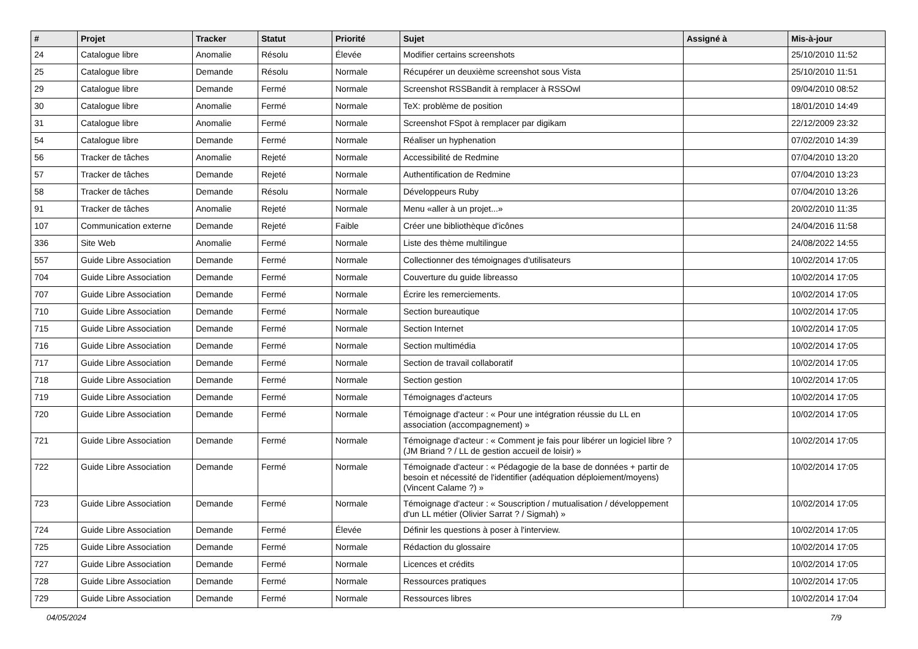| # | Projet | Tracker | Statut | Priorité | Sujet | Assigné à | Mis-à-jour |
| --- | --- | --- | --- | --- | --- | --- | --- |
| 24 | Catalogue libre | Anomalie | Résolu | Élevée | Modifier certains screenshots | | 25/10/2010 11:52 |
| 25 | Catalogue libre | Demande | Résolu | Normale | Récupérer un deuxième screenshot sous Vista | | 25/10/2010 11:51 |
| 29 | Catalogue libre | Demande | Fermé | Normale | Screenshot RSSBandit à remplacer à RSSOwl | | 09/04/2010 08:52 |
| 30 | Catalogue libre | Anomalie | Fermé | Normale | TeX: problème de position | | 18/01/2010 14:49 |
| 31 | Catalogue libre | Anomalie | Fermé | Normale | Screenshot FSpot à remplacer par digikam | | 22/12/2009 23:32 |
| 54 | Catalogue libre | Demande | Fermé | Normale | Réaliser un hyphenation | | 07/02/2010 14:39 |
| 56 | Tracker de tâches | Anomalie | Rejeté | Normale | Accessibilité de Redmine | | 07/04/2010 13:20 |
| 57 | Tracker de tâches | Demande | Rejeté | Normale | Authentification de Redmine | | 07/04/2010 13:23 |
| 58 | Tracker de tâches | Demande | Résolu | Normale | Développeurs Ruby | | 07/04/2010 13:26 |
| 91 | Tracker de tâches | Anomalie | Rejeté | Normale | Menu «aller à un projet...» | | 20/02/2010 11:35 |
| 107 | Communication externe | Demande | Rejeté | Faible | Créer une bibliothèque d'icônes | | 24/04/2016 11:58 |
| 336 | Site Web | Anomalie | Fermé | Normale | Liste des thème multilingue | | 24/08/2022 14:55 |
| 557 | Guide Libre Association | Demande | Fermé | Normale | Collectionner des témoignages d'utilisateurs | | 10/02/2014 17:05 |
| 704 | Guide Libre Association | Demande | Fermé | Normale | Couverture du guide libreasso | | 10/02/2014 17:05 |
| 707 | Guide Libre Association | Demande | Fermé | Normale | Écrire les remerciements. | | 10/02/2014 17:05 |
| 710 | Guide Libre Association | Demande | Fermé | Normale | Section bureautique | | 10/02/2014 17:05 |
| 715 | Guide Libre Association | Demande | Fermé | Normale | Section Internet | | 10/02/2014 17:05 |
| 716 | Guide Libre Association | Demande | Fermé | Normale | Section multimédia | | 10/02/2014 17:05 |
| 717 | Guide Libre Association | Demande | Fermé | Normale | Section de travail collaboratif | | 10/02/2014 17:05 |
| 718 | Guide Libre Association | Demande | Fermé | Normale | Section gestion | | 10/02/2014 17:05 |
| 719 | Guide Libre Association | Demande | Fermé | Normale | Témoignages d'acteurs | | 10/02/2014 17:05 |
| 720 | Guide Libre Association | Demande | Fermé | Normale | Témoignage d'acteur : « Pour une intégration réussie du LL en association (accompagnement) » | | 10/02/2014 17:05 |
| 721 | Guide Libre Association | Demande | Fermé | Normale | Témoignage d'acteur : « Comment je fais pour libérer un logiciel libre ? (JM Briand ? / LL de gestion accueil de loisir) » | | 10/02/2014 17:05 |
| 722 | Guide Libre Association | Demande | Fermé | Normale | Témoignade d'acteur : « Pédagogie de la base de données + partir de besoin et nécessité de l'identifier (adéquation déploiement/moyens) (Vincent Calame ?) » | | 10/02/2014 17:05 |
| 723 | Guide Libre Association | Demande | Fermé | Normale | Témoignage d'acteur : « Souscription / mutualisation / développement d'un LL métier (Olivier Sarrat ? / Sigmah) » | | 10/02/2014 17:05 |
| 724 | Guide Libre Association | Demande | Fermé | Élevée | Définir les questions à poser à l'interview. | | 10/02/2014 17:05 |
| 725 | Guide Libre Association | Demande | Fermé | Normale | Rédaction du glossaire | | 10/02/2014 17:05 |
| 727 | Guide Libre Association | Demande | Fermé | Normale | Licences et crédits | | 10/02/2014 17:05 |
| 728 | Guide Libre Association | Demande | Fermé | Normale | Ressources pratiques | | 10/02/2014 17:05 |
| 729 | Guide Libre Association | Demande | Fermé | Normale | Ressources libres | | 10/02/2014 17:04 |
04/05/2024 7/9